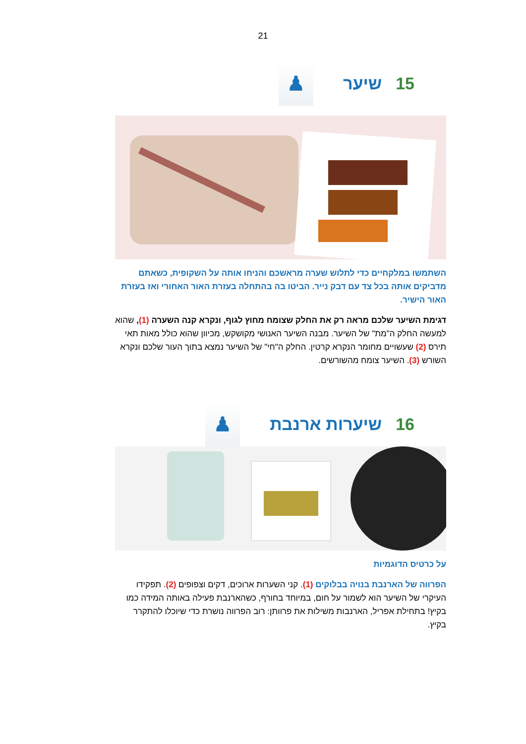21
15 שיער
♟
השתמשו במלקחיים כדי לתלוש שערה מראשכם והניחו אותה על השקופית, כשאתם מדביקים אותה בכל צד עם דבק נייר. הביטו בה בהתחלה בעזרת האור האחורי ואז בעזרת האור הישיר.
דגימת השיער שלכם מראה רק את החלק שצומח מחוץ לגוף, ונקרא קנה השערה (1), שהוא למעשה החלק ה"מת" של השיער. מבנה השיער האנושי מקושקש, מכיוון שהוא כולל מאות תאי תירס (2) שעשויים מחומר הנקרא קרטין. החלק ה"חי" של השיער נמצא בתוך העור שלכם ונקרא השורש (3). השיער צומח מהשורשים.
16 שיערות ארנבת
♟
על כרטיס הדוגמיות
הפרווה של הארנבת בנויה בבלוקים (1). קני השערות ארוכים, דקים וצפופים (2). תפקידו העיקרי של השיער הוא לשמור על חום, במיוחד בחורף, כשהארנבת פעילה באותה המידה כמו בקיץ! בתחילת אפריל, הארנבות משילות את פרוותן: רוב הפרווה נושרת כדי שיוכלו להתקרר בקיץ.